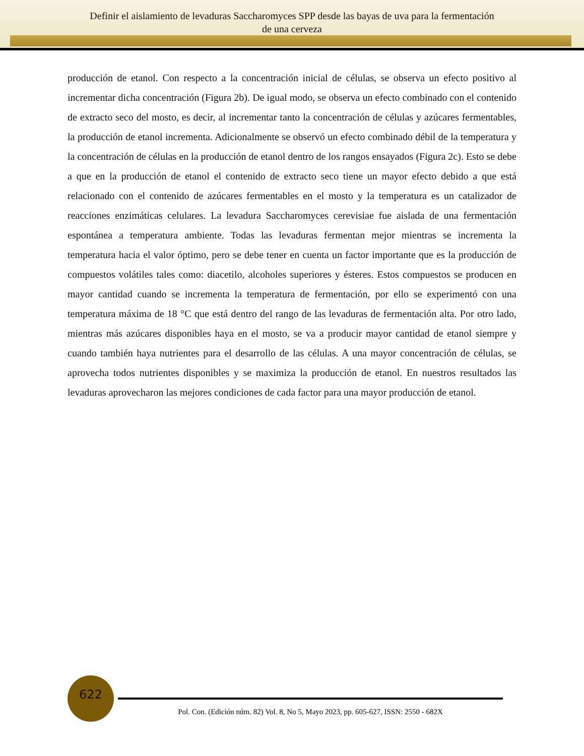Definir el aislamiento de levaduras Saccharomyces SPP desde las bayas de uva para la fermentación
de una cerveza
producción de etanol. Con respecto a la concentración inicial de células, se observa un efecto positivo al incrementar dicha concentración (Figura 2b). De igual modo, se observa un efecto combinado con el contenido de extracto seco del mosto, es decir, al incrementar tanto la concentración de células y azúcares fermentables, la producción de etanol incrementa. Adicionalmente se observó un efecto combinado débil de la temperatura y la concentración de células en la producción de etanol dentro de los rangos ensayados (Figura 2c). Esto se debe a que en la producción de etanol el contenido de extracto seco tiene un mayor efecto debido a que está relacionado con el contenido de azúcares fermentables en el mosto y la temperatura es un catalizador de reacciones enzimáticas celulares. La levadura Saccharomyces cerevisiae fue aislada de una fermentación espontánea a temperatura ambiente. Todas las levaduras fermentan mejor mientras se incrementa la temperatura hacia el valor óptimo, pero se debe tener en cuenta un factor importante que es la producción de compuestos volátiles tales como: diacetilo, alcoholes superiores y ésteres. Estos compuestos se producen en mayor cantidad cuando se incrementa la temperatura de fermentación, por ello se experimentó con una temperatura máxima de 18 °C que está dentro del rango de las levaduras de fermentación alta. Por otro lado, mientras más azúcares disponibles haya en el mosto, se va a producir mayor cantidad de etanol siempre y cuando también haya nutrientes para el desarrollo de las células. A una mayor concentración de células, se aprovecha todos nutrientes disponibles y se maximiza la producción de etanol. En nuestros resultados las levaduras aprovecharon las mejores condiciones de cada factor para una mayor producción de etanol.
622
Pol. Con. (Edición núm. 82) Vol. 8, No 5, Mayo 2023, pp. 605-627, ISSN: 2550 - 682X